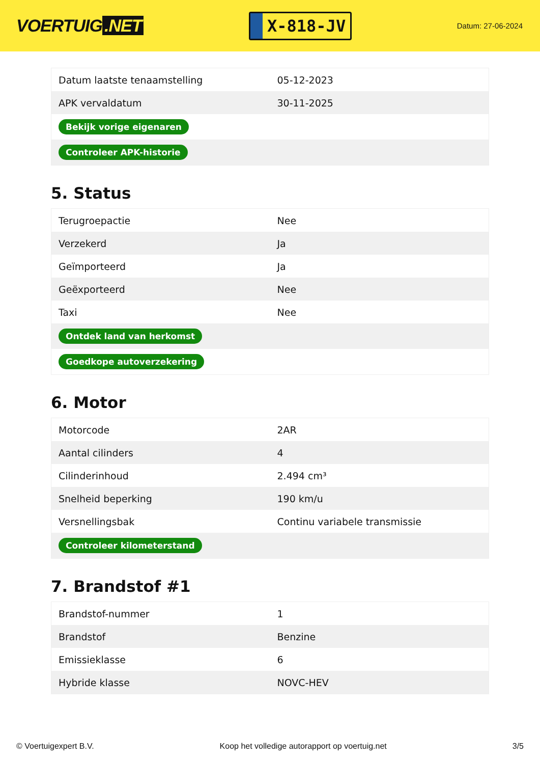VOERTUIG.NET
X-818-JV
Datum: 27-06-2024
| Datum laatste tenaamstelling | 05-12-2023 |
| APK vervaldatum | 30-11-2025 |
| Bekijk vorige eigenaren | |
| Controleer APK-historie | |
5. Status
| Terugroepactie | Nee |
| Verzekerd | Ja |
| Geïmporteerd | Ja |
| Geëxporteerd | Nee |
| Taxi | Nee |
| Ontdek land van herkomst | |
| Goedkope autoverzekering | |
6. Motor
| Motorcode | 2AR |
| Aantal cilinders | 4 |
| Cilinderinhoud | 2.494 cm³ |
| Snelheid beperking | 190 km/u |
| Versnellingsbak | Continu variabele transmissie |
| Controleer kilometerstand | |
7. Brandstof #1
| Brandstof-nummer | 1 |
| Brandstof | Benzine |
| Emissieklasse | 6 |
| Hybride klasse | NOVC-HEV |
© Voertuigexpert B.V. Koop het volledige autorapport op voertuig.net 3/5